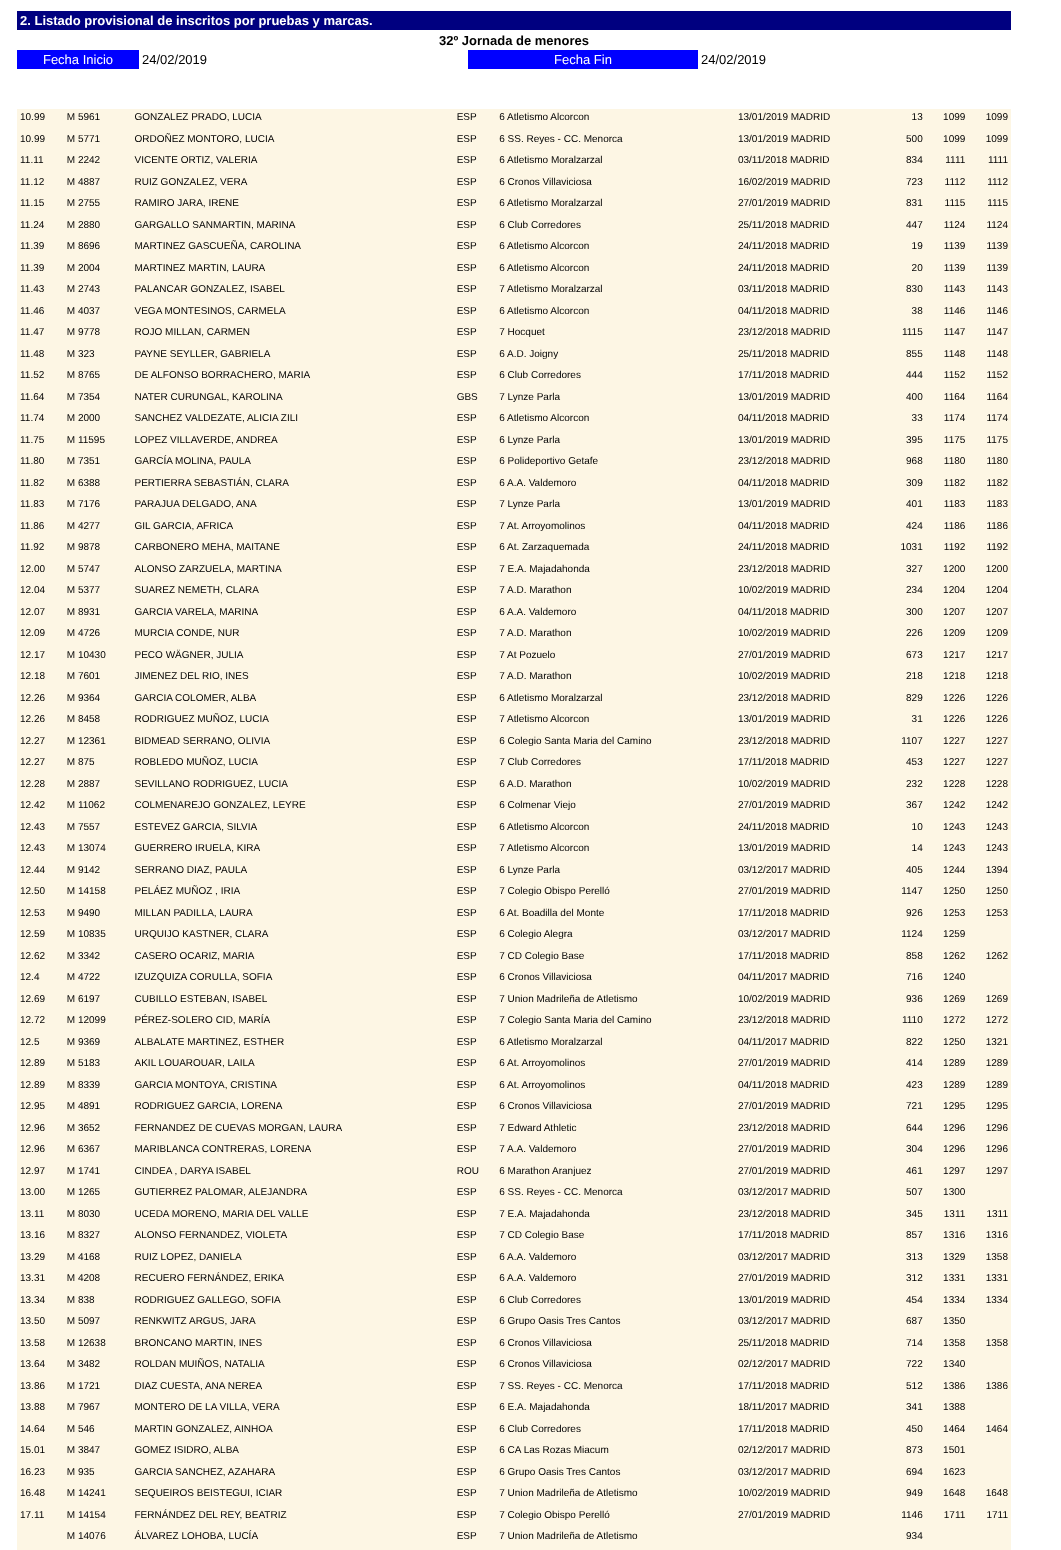2. Listado provisional de inscritos por pruebas y marcas.
32º Jornada de menores
Fecha Inicio
24/02/2019
Fecha Fin
24/02/2019
| 10.99 | M 5961 | GONZALEZ PRADO, LUCIA | ESP | 6 Atletismo Alcorcon | 13/01/2019 MADRID | 13 | 1099 | 1099 |
| 10.99 | M 5771 | ORDOÑEZ MONTORO, LUCIA | ESP | 6 SS. Reyes - CC. Menorca | 13/01/2019 MADRID | 500 | 1099 | 1099 |
| 11.11 | M 2242 | VICENTE ORTIZ, VALERIA | ESP | 6 Atletismo Moralzarzal | 03/11/2018 MADRID | 834 | 1111 | 1111 |
| 11.12 | M 4887 | RUIZ GONZALEZ, VERA | ESP | 6 Cronos Villaviciosa | 16/02/2019 MADRID | 723 | 1112 | 1112 |
| 11.15 | M 2755 | RAMIRO JARA, IRENE | ESP | 6 Atletismo Moralzarzal | 27/01/2019 MADRID | 831 | 1115 | 1115 |
| 11.24 | M 2880 | GARGALLO SANMARTIN, MARINA | ESP | 6 Club Corredores | 25/11/2018 MADRID | 447 | 1124 | 1124 |
| 11.39 | M 8696 | MARTINEZ GASCUEÑA, CAROLINA | ESP | 6 Atletismo Alcorcon | 24/11/2018 MADRID | 19 | 1139 | 1139 |
| 11.39 | M 2004 | MARTINEZ MARTIN, LAURA | ESP | 6 Atletismo Alcorcon | 24/11/2018 MADRID | 20 | 1139 | 1139 |
| 11.43 | M 2743 | PALANCAR GONZALEZ, ISABEL | ESP | 7 Atletismo Moralzarzal | 03/11/2018 MADRID | 830 | 1143 | 1143 |
| 11.46 | M 4037 | VEGA MONTESINOS, CARMELA | ESP | 6 Atletismo Alcorcon | 04/11/2018 MADRID | 38 | 1146 | 1146 |
| 11.47 | M 9778 | ROJO MILLAN, CARMEN | ESP | 7 Hocquet | 23/12/2018 MADRID | 1115 | 1147 | 1147 |
| 11.48 | M 323 | PAYNE SEYLLER, GABRIELA | ESP | 6 A.D. Joigny | 25/11/2018 MADRID | 855 | 1148 | 1148 |
| 11.52 | M 8765 | DE ALFONSO BORRACHERO, MARIA | ESP | 6 Club Corredores | 17/11/2018 MADRID | 444 | 1152 | 1152 |
| 11.64 | M 7354 | NATER CURUNGAL, KAROLINA | GBS | 7 Lynze Parla | 13/01/2019 MADRID | 400 | 1164 | 1164 |
| 11.74 | M 2000 | SANCHEZ VALDEZATE, ALICIA ZILI | ESP | 6 Atletismo Alcorcon | 04/11/2018 MADRID | 33 | 1174 | 1174 |
| 11.75 | M 11595 | LOPEZ VILLAVERDE, ANDREA | ESP | 6 Lynze Parla | 13/01/2019 MADRID | 395 | 1175 | 1175 |
| 11.80 | M 7351 | GARCÍA MOLINA, PAULA | ESP | 6 Polideportivo Getafe | 23/12/2018 MADRID | 968 | 1180 | 1180 |
| 11.82 | M 6388 | PERTIERRA SEBASTIÁN, CLARA | ESP | 6 A.A. Valdemoro | 04/11/2018 MADRID | 309 | 1182 | 1182 |
| 11.83 | M 7176 | PARAJUA DELGADO, ANA | ESP | 7 Lynze Parla | 13/01/2019 MADRID | 401 | 1183 | 1183 |
| 11.86 | M 4277 | GIL GARCIA, AFRICA | ESP | 7 At. Arroyomolinos | 04/11/2018 MADRID | 424 | 1186 | 1186 |
| 11.92 | M 9878 | CARBONERO MEHA, MAITANE | ESP | 6 At. Zarzaquemada | 24/11/2018 MADRID | 1031 | 1192 | 1192 |
| 12.00 | M 5747 | ALONSO ZARZUELA, MARTINA | ESP | 7 E.A. Majadahonda | 23/12/2018 MADRID | 327 | 1200 | 1200 |
| 12.04 | M 5377 | SUAREZ NEMETH, CLARA | ESP | 7 A.D. Marathon | 10/02/2019 MADRID | 234 | 1204 | 1204 |
| 12.07 | M 8931 | GARCIA VARELA, MARINA | ESP | 6 A.A. Valdemoro | 04/11/2018 MADRID | 300 | 1207 | 1207 |
| 12.09 | M 4726 | MURCIA CONDE, NUR | ESP | 7 A.D. Marathon | 10/02/2019 MADRID | 226 | 1209 | 1209 |
| 12.17 | M 10430 | PECO WÄGNER, JULIA | ESP | 7 At Pozuelo | 27/01/2019 MADRID | 673 | 1217 | 1217 |
| 12.18 | M 7601 | JIMENEZ DEL RIO, INES | ESP | 7 A.D. Marathon | 10/02/2019 MADRID | 218 | 1218 | 1218 |
| 12.26 | M 9364 | GARCIA COLOMER, ALBA | ESP | 6 Atletismo Moralzarzal | 23/12/2018 MADRID | 829 | 1226 | 1226 |
| 12.26 | M 8458 | RODRIGUEZ MUÑOZ, LUCIA | ESP | 7 Atletismo Alcorcon | 13/01/2019 MADRID | 31 | 1226 | 1226 |
| 12.27 | M 12361 | BIDMEAD SERRANO, OLIVIA | ESP | 6 Colegio Santa Maria del Camino | 23/12/2018 MADRID | 1107 | 1227 | 1227 |
| 12.27 | M 875 | ROBLEDO MUÑOZ, LUCIA | ESP | 7 Club Corredores | 17/11/2018 MADRID | 453 | 1227 | 1227 |
| 12.28 | M 2887 | SEVILLANO RODRIGUEZ, LUCIA | ESP | 6 A.D. Marathon | 10/02/2019 MADRID | 232 | 1228 | 1228 |
| 12.42 | M 11062 | COLMENAREJO GONZALEZ, LEYRE | ESP | 6 Colmenar Viejo | 27/01/2019 MADRID | 367 | 1242 | 1242 |
| 12.43 | M 7557 | ESTEVEZ GARCIA, SILVIA | ESP | 6 Atletismo Alcorcon | 24/11/2018 MADRID | 10 | 1243 | 1243 |
| 12.43 | M 13074 | GUERRERO IRUELA, KIRA | ESP | 7 Atletismo Alcorcon | 13/01/2019 MADRID | 14 | 1243 | 1243 |
| 12.44 | M 9142 | SERRANO DIAZ, PAULA | ESP | 6 Lynze Parla | 03/12/2017 MADRID | 405 | 1244 | 1394 |
| 12.50 | M 14158 | PELÁEZ MUÑOZ , IRIA | ESP | 7 Colegio Obispo Perelló | 27/01/2019 MADRID | 1147 | 1250 | 1250 |
| 12.53 | M 9490 | MILLAN PADILLA, LAURA | ESP | 6 At. Boadilla del Monte | 17/11/2018 MADRID | 926 | 1253 | 1253 |
| 12.59 | M 10835 | URQUIJO KASTNER, CLARA | ESP | 6 Colegio Alegra | 03/12/2017 MADRID | 1124 | 1259 | |
| 12.62 | M 3342 | CASERO OCARIZ, MARIA | ESP | 7 CD Colegio Base | 17/11/2018 MADRID | 858 | 1262 | 1262 |
| 12.4 | M 4722 | IZUZQUIZA CORULLA, SOFIA | ESP | 6 Cronos Villaviciosa | 04/11/2017 MADRID | 716 | 1240 | |
| 12.69 | M 6197 | CUBILLO ESTEBAN, ISABEL | ESP | 7 Union Madrileña de Atletismo | 10/02/2019 MADRID | 936 | 1269 | 1269 |
| 12.72 | M 12099 | PÉREZ-SOLERO CID, MARÍA | ESP | 7 Colegio Santa Maria del Camino | 23/12/2018 MADRID | 1110 | 1272 | 1272 |
| 12.5 | M 9369 | ALBALATE MARTINEZ, ESTHER | ESP | 6 Atletismo Moralzarzal | 04/11/2017 MADRID | 822 | 1250 | 1321 |
| 12.89 | M 5183 | AKIL LOUAROUAR, LAILA | ESP | 6 At. Arroyomolinos | 27/01/2019 MADRID | 414 | 1289 | 1289 |
| 12.89 | M 8339 | GARCIA MONTOYA, CRISTINA | ESP | 6 At. Arroyomolinos | 04/11/2018 MADRID | 423 | 1289 | 1289 |
| 12.95 | M 4891 | RODRIGUEZ GARCIA, LORENA | ESP | 6 Cronos Villaviciosa | 27/01/2019 MADRID | 721 | 1295 | 1295 |
| 12.96 | M 3652 | FERNANDEZ DE CUEVAS MORGAN, LAURA | ESP | 7 Edward Athletic | 23/12/2018 MADRID | 644 | 1296 | 1296 |
| 12.96 | M 6367 | MARIBLANCA CONTRERAS, LORENA | ESP | 7 A.A. Valdemoro | 27/01/2019 MADRID | 304 | 1296 | 1296 |
| 12.97 | M 1741 | CINDEA , DARYA ISABEL | ROU | 6 Marathon Aranjuez | 27/01/2019 MADRID | 461 | 1297 | 1297 |
| 13.00 | M 1265 | GUTIERREZ PALOMAR, ALEJANDRA | ESP | 6 SS. Reyes - CC. Menorca | 03/12/2017 MADRID | 507 | 1300 | |
| 13.11 | M 8030 | UCEDA MORENO, MARIA DEL VALLE | ESP | 7 E.A. Majadahonda | 23/12/2018 MADRID | 345 | 1311 | 1311 |
| 13.16 | M 8327 | ALONSO FERNANDEZ, VIOLETA | ESP | 7 CD Colegio Base | 17/11/2018 MADRID | 857 | 1316 | 1316 |
| 13.29 | M 4168 | RUIZ LOPEZ, DANIELA | ESP | 6 A.A. Valdemoro | 03/12/2017 MADRID | 313 | 1329 | 1358 |
| 13.31 | M 4208 | RECUERO FERNÁNDEZ, ERIKA | ESP | 6 A.A. Valdemoro | 27/01/2019 MADRID | 312 | 1331 | 1331 |
| 13.34 | M 838 | RODRIGUEZ GALLEGO, SOFIA | ESP | 6 Club Corredores | 13/01/2019 MADRID | 454 | 1334 | 1334 |
| 13.50 | M 5097 | RENKWITZ ARGUS, JARA | ESP | 6 Grupo Oasis Tres Cantos | 03/12/2017 MADRID | 687 | 1350 | |
| 13.58 | M 12638 | BRONCANO MARTIN, INES | ESP | 6 Cronos Villaviciosa | 25/11/2018 MADRID | 714 | 1358 | 1358 |
| 13.64 | M 3482 | ROLDAN MUIÑOS, NATALIA | ESP | 6 Cronos Villaviciosa | 02/12/2017 MADRID | 722 | 1340 | |
| 13.86 | M 1721 | DIAZ CUESTA, ANA NEREA | ESP | 7 SS. Reyes - CC. Menorca | 17/11/2018 MADRID | 512 | 1386 | 1386 |
| 13.88 | M 7967 | MONTERO DE LA VILLA, VERA | ESP | 6 E.A. Majadahonda | 18/11/2017 MADRID | 341 | 1388 | |
| 14.64 | M 546 | MARTIN GONZALEZ, AINHOA | ESP | 6 Club Corredores | 17/11/2018 MADRID | 450 | 1464 | 1464 |
| 15.01 | M 3847 | GOMEZ ISIDRO, ALBA | ESP | 6 CA Las Rozas Miacum | 02/12/2017 MADRID | 873 | 1501 | |
| 16.23 | M 935 | GARCIA SANCHEZ, AZAHARA | ESP | 6 Grupo Oasis Tres Cantos | 03/12/2017 MADRID | 694 | 1623 | |
| 16.48 | M 14241 | SEQUEIROS BEISTEGUI, ICIAR | ESP | 7 Union Madrileña de Atletismo | 10/02/2019 MADRID | 949 | 1648 | 1648 |
| 17.11 | M 14154 | FERNÁNDEZ DEL REY, BEATRIZ | ESP | 7 Colegio Obispo Perelló | 27/01/2019 MADRID | 1146 | 1711 | 1711 |
| | M 14076 | ÁLVAREZ LOHOBA, LUCÍA | ESP | 7 Union Madrileña de Atletismo | | 934 | | |